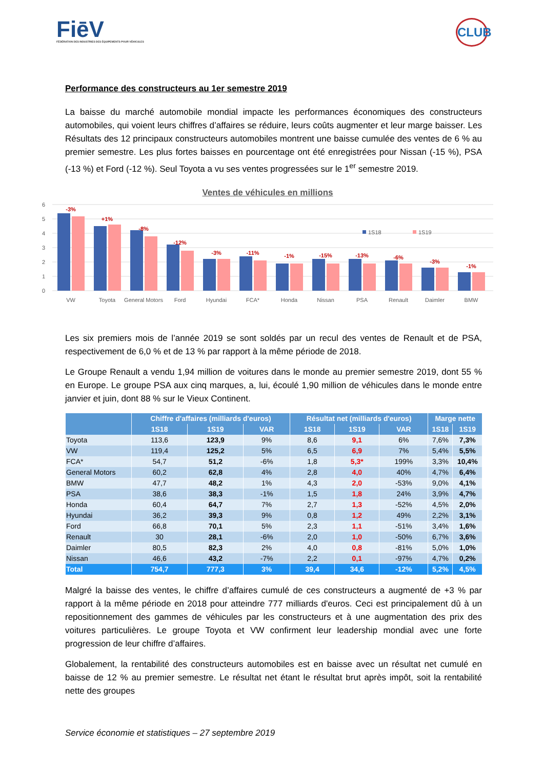FiēV
FÉDÉRATION DES INDUSTRIES DES ÉQUIPEMENTS POUR VÉHICULES
CLUB
Performance des constructeurs au 1er semestre 2019
La baisse du marché automobile mondial impacte les performances économiques des constructeurs automobiles, qui voient leurs chiffres d’affaires se réduire, leurs coûts augmenter et leur marge baisser. Les Résultats des 12 principaux constructeurs automobiles montrent une baisse cumulée des ventes de 6 % au premier semestre. Les plus fortes baisses en pourcentage ont été enregistrées pour Nissan (-15 %), PSA (-13 %) et Ford (-12 %). Seul Toyota a vu ses ventes progressées sur le 1<sup>er</sup> semestre 2019.
Ventes de véhicules en millions
6
5
4
3
2
1
0
-3%
+1%
-8%
-12%
-3%
-11%
-1%
-15%
-13%
-6%
-3%
-1%
1S18
1S19
VW
Toyota
General Motors
Ford
Hyundai
FCA*
Honda
Nissan
PSA
Renault
Daimler
BMW
Les six premiers mois de l’année 2019 se sont soldés par un recul des ventes de Renault et de PSA, respectivement de 6,0 % et de 13 % par rapport à la même période de 2018.
Le Groupe Renault a vendu 1,94 million de voitures dans le monde au premier semestre 2019, dont 55 % en Europe. Le groupe PSA aux cinq marques, a, lui, écoulé 1,90 million de véhicules dans le monde entre janvier et juin, dont 88 % sur le Vieux Continent.
| | Chiffre d'affaires (milliards d'euros) | | | Résultat net (milliards d'euros) | | | Marge nette | |
| --- | --- | --- | --- | --- | --- | --- | --- | --- |
| | 1S18 | 1S19 | VAR | 1S18 | 1S19 | VAR | 1S18 | 1S19 |
| Toyota | 113,6 | 123,9 | 9% | 8,6 | 9,1 | 6% | 7,6% | 7,3% |
| VW | 119,4 | 125,2 | 5% | 6,5 | 6,9 | 7% | 5,4% | 5,5% |
| FCA* | 54,7 | 51,2 | -6% | 1,8 | 5,3* | 199% | 3,3% | 10,4% |
| General Motors | 60,2 | 62,8 | 4% | 2,8 | 4,0 | 40% | 4,7% | 6,4% |
| BMW | 47,7 | 48,2 | 1% | 4,3 | 2,0 | -53% | 9,0% | 4,1% |
| PSA | 38,6 | 38,3 | -1% | 1,5 | 1,8 | 24% | 3,9% | 4,7% |
| Honda | 60,4 | 64,7 | 7% | 2,7 | 1,3 | -52% | 4,5% | 2,0% |
| Hyundai | 36,2 | 39,3 | 9% | 0,8 | 1,2 | 49% | 2,2% | 3,1% |
| Ford | 66,8 | 70,1 | 5% | 2,3 | 1,1 | -51% | 3,4% | 1,6% |
| Renault | 30 | 28,1 | -6% | 2,0 | 1,0 | -50% | 6,7% | 3,6% |
| Daimler | 80,5 | 82,3 | 2% | 4,0 | 0,8 | -81% | 5,0% | 1,0% |
| Nissan | 46,6 | 43,2 | -7% | 2,2 | 0,1 | -97% | 4,7% | 0,2% |
| Total | 754,7 | 777,3 | 3% | 39,4 | 34,6 | -12% | 5,2% | 4,5% |
Malgré la baisse des ventes, le chiffre d’affaires cumulé de ces constructeurs a augmenté de +3 % par rapport à la même période en 2018 pour atteindre 777 milliards d'euros. Ceci est principalement dû à un repositionnement des gammes de véhicules par les constructeurs et à une augmentation des prix des voitures particulières. Le groupe Toyota et VW confirment leur leadership mondial avec une forte progression de leur chiffre d’affaires.
Globalement, la rentabilité des constructeurs automobiles est en baisse avec un résultat net cumulé en baisse de 12 % au premier semestre. Le résultat net étant le résultat brut après impôt, soit la rentabilité nette des groupes
Service économie et statistiques – 27 septembre 2019